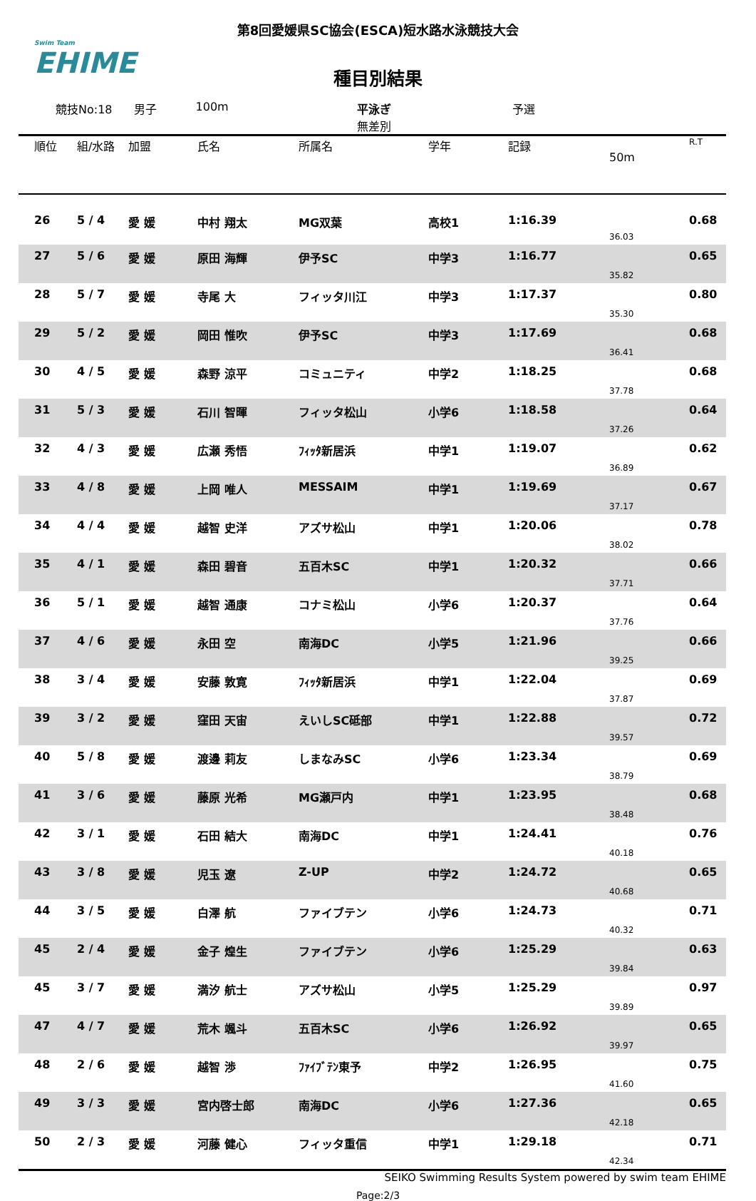Swim Team
EHIME
第8回愛媛県SC協会(ESCA)短水路水泳競技大会
種目別結果
競技No:18 男子 100m 平泳ぎ
無差別 予選
| 順位 | 組/水路 | 加盟 | 氏名 | 所属名 | 学年 | 記録 | 50m | R.T |
| --- | --- | --- | --- | --- | --- | --- | --- | --- |
| 26 | 5 / 4 | 愛 媛 | 中村 翔太 | MG双葉 | 高校1 | 1:16.39 | 36.03 | 0.68 |
| 27 | 5 / 6 | 愛 媛 | 原田 海輝 | 伊予SC | 中学3 | 1:16.77 | 35.82 | 0.65 |
| 28 | 5 / 7 | 愛 媛 | 寺尾 大 | フィッタ川江 | 中学3 | 1:17.37 | 35.30 | 0.80 |
| 29 | 5 / 2 | 愛 媛 | 岡田 惟吹 | 伊予SC | 中学3 | 1:17.69 | 36.41 | 0.68 |
| 30 | 4 / 5 | 愛 媛 | 森野 涼平 | コミュニティ | 中学2 | 1:18.25 | 37.78 | 0.68 |
| 31 | 5 / 3 | 愛 媛 | 石川 智暉 | フィッタ松山 | 小学6 | 1:18.58 | 37.26 | 0.64 |
| 32 | 4 / 3 | 愛 媛 | 広瀬 秀悟 | ﾌｨｯﾀ新居浜 | 中学1 | 1:19.07 | 36.89 | 0.62 |
| 33 | 4 / 8 | 愛 媛 | 上岡 唯人 | MESSAIM | 中学1 | 1:19.69 | 37.17 | 0.67 |
| 34 | 4 / 4 | 愛 媛 | 越智 史洋 | アズサ松山 | 中学1 | 1:20.06 | 38.02 | 0.78 |
| 35 | 4 / 1 | 愛 媛 | 森田 碧音 | 五百木SC | 中学1 | 1:20.32 | 37.71 | 0.66 |
| 36 | 5 / 1 | 愛 媛 | 越智 通康 | コナミ松山 | 小学6 | 1:20.37 | 37.76 | 0.64 |
| 37 | 4 / 6 | 愛 媛 | 永田 空 | 南海DC | 小学5 | 1:21.96 | 39.25 | 0.66 |
| 38 | 3 / 4 | 愛 媛 | 安藤 敦寛 | ﾌｨｯﾀ新居浜 | 中学1 | 1:22.04 | 37.87 | 0.69 |
| 39 | 3 / 2 | 愛 媛 | 窪田 天宙 | えいしSC砥部 | 中学1 | 1:22.88 | 39.57 | 0.72 |
| 40 | 5 / 8 | 愛 媛 | 渡邊 莉友 | しまなみSC | 小学6 | 1:23.34 | 38.79 | 0.69 |
| 41 | 3 / 6 | 愛 媛 | 藤原 光希 | MG瀬戸内 | 中学1 | 1:23.95 | 38.48 | 0.68 |
| 42 | 3 / 1 | 愛 媛 | 石田 結大 | 南海DC | 中学1 | 1:24.41 | 40.18 | 0.76 |
| 43 | 3 / 8 | 愛 媛 | 児玉 遼 | Z-UP | 中学2 | 1:24.72 | 40.68 | 0.65 |
| 44 | 3 / 5 | 愛 媛 | 白澤 航 | ファイブテン | 小学6 | 1:24.73 | 40.32 | 0.71 |
| 45 | 2 / 4 | 愛 媛 | 金子 煌生 | ファイブテン | 小学6 | 1:25.29 | 39.84 | 0.63 |
| 45 | 3 / 7 | 愛 媛 | 満汐 航士 | アズサ松山 | 小学5 | 1:25.29 | 39.89 | 0.97 |
| 47 | 4 / 7 | 愛 媛 | 荒木 颯斗 | 五百木SC | 小学6 | 1:26.92 | 39.97 | 0.65 |
| 48 | 2 / 6 | 愛 媛 | 越智 渉 | ﾌｧｲﾌﾞﾃﾝ東予 | 中学2 | 1:26.95 | 41.60 | 0.75 |
| 49 | 3 / 3 | 愛 媛 | 宮内啓士郎 | 南海DC | 小学6 | 1:27.36 | 42.18 | 0.65 |
| 50 | 2 / 3 | 愛 媛 | 河藤 健心 | フィッタ重信 | 中学1 | 1:29.18 | 42.34 | 0.71 |
SEIKO Swimming Results System powered by swim team EHIME
Page:2/3